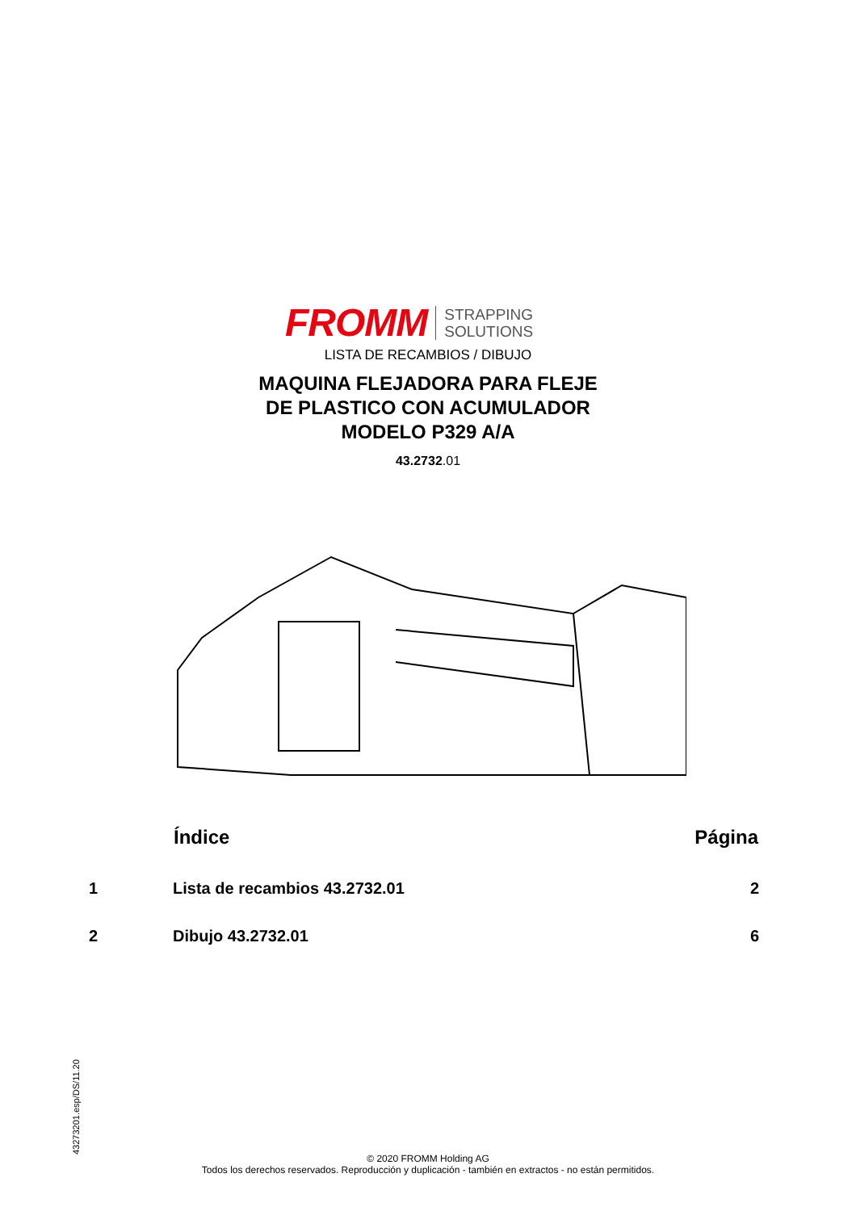FROMM STRAPPING
SOLUTIONS
LISTA DE RECAMBIOS / DIBUJO
MAQUINA FLEJADORA PARA FLEJE
DE PLASTICO CON ACUMULADOR
MODELO P329 A/A
43.2732.01
| | Índice | Página |
| --- | --- | --- |
| 1 | Lista de recambios 43.2732.01 | 2 |
| 2 | Dibujo 43.2732.01 | 6 |
43273201.esp/DS/11.20
© 2020 FROMM Holding AG
Todos los derechos reservados. Reproducción y duplicación - también en extractos - no están permitidos.